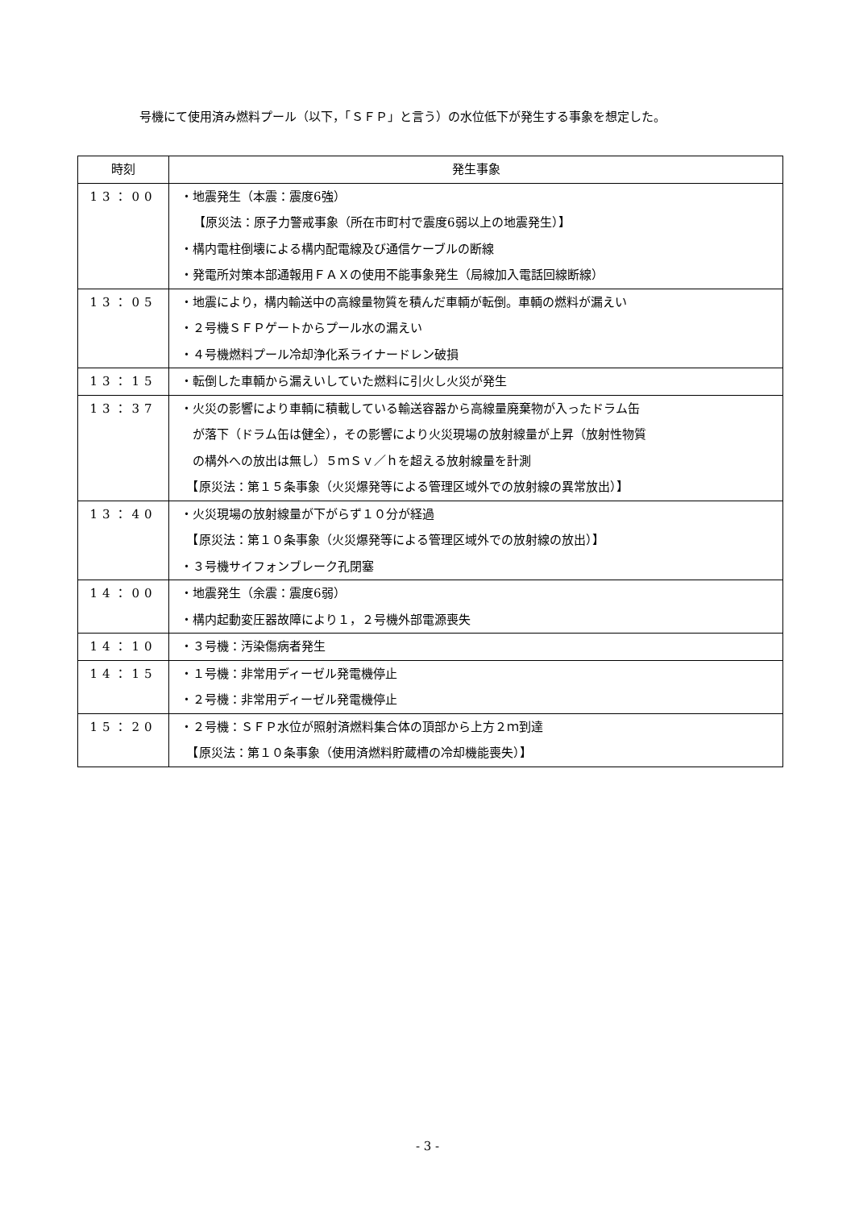号機にて使用済み燃料プール（以下，「ＳＦＰ」と言う）の水位低下が発生する事象を想定した。
| 時刻 | 発生事象 |
| --- | --- |
| 13：00 | ・地震発生（本震：震度6強） 【原災法：原子力警戒事象（所在市町村で震度6弱以上の地震発生）】 ・構内電柱倒壊による構内配電線及び通信ケーブルの断線 ・発電所対策本部通報用ＦＡＸの使用不能事象発生（局線加入電話回線断線） |
| 13：05 | ・地震により，構内輸送中の高線量物質を積んだ車輌が転倒。車輌の燃料が漏えい ・２号機ＳＦＰゲートからプール水の漏えい ・４号機燃料プール冷却浄化系ライナードレン破損 |
| 13：15 | ・転倒した車輌から漏えいしていた燃料に引火し火災が発生 |
| 13：37 | ・火災の影響により車輌に積載している輸送容器から高線量廃棄物が入ったドラム缶 が落下（ドラム缶は健全），その影響により火災現場の放射線量が上昇（放射性物質 の構外への放出は無し）５ｍＳｖ／ｈを超える放射線量を計測 【原災法：第１５条事象（火災爆発等による管理区域外での放射線の異常放出）】 |
| 13：40 | ・火災現場の放射線量が下がらず１０分が経過 【原災法：第１０条事象（火災爆発等による管理区域外での放射線の放出）】 ・３号機サイフォンブレーク孔閉塞 |
| 14：00 | ・地震発生（余震：震度6弱） ・構内起動変圧器故障により１，２号機外部電源喪失 |
| 14：10 | ・３号機：汚染傷病者発生 |
| 14：15 | ・１号機：非常用ディーゼル発電機停止 ・２号機：非常用ディーゼル発電機停止 |
| 15：20 | ・２号機：ＳＦＰ水位が照射済燃料集合体の頂部から上方２ｍ到達 【原災法：第１０条事象（使用済燃料貯蔵槽の冷却機能喪失）】 |
- 3 -